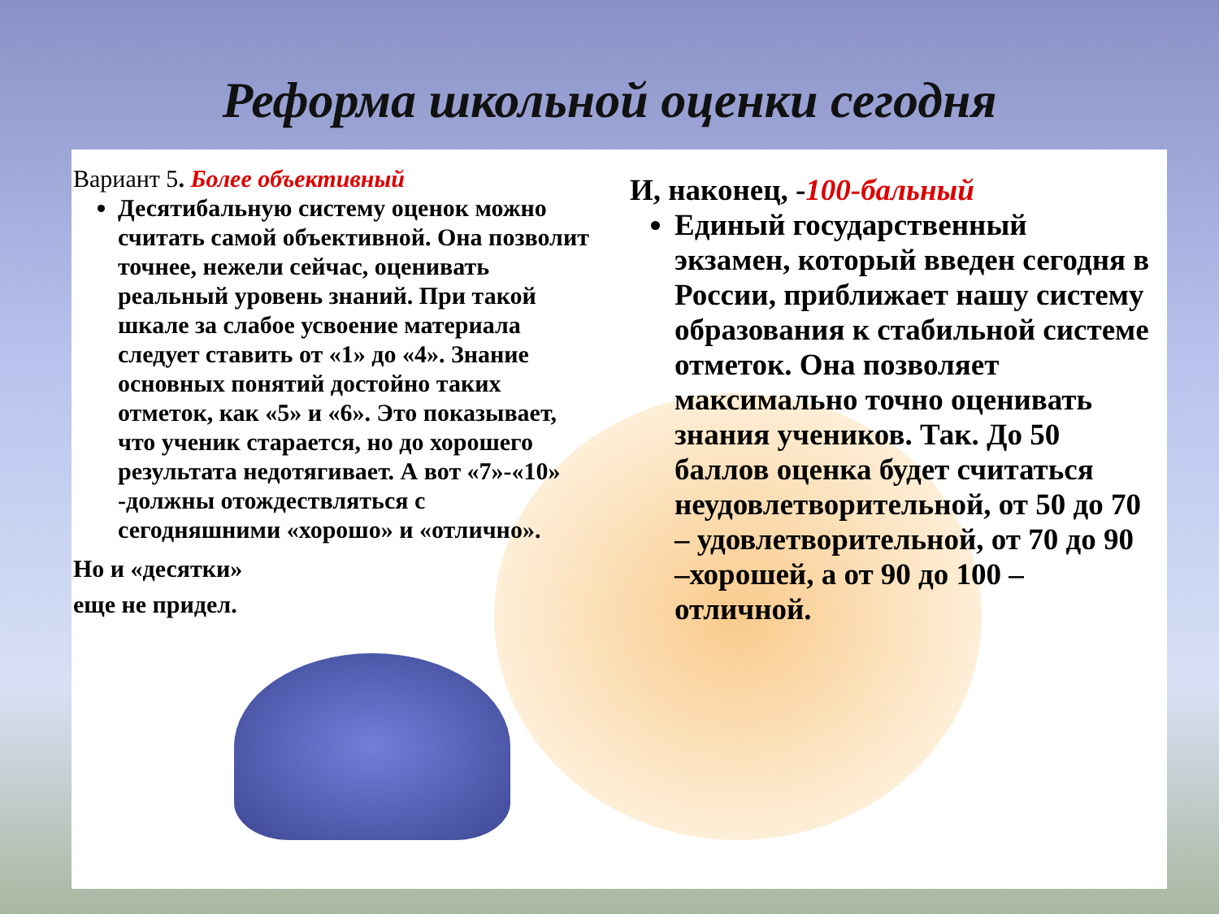Реформа школьной оценки сегодня
Вариант 5. Более объективный
Десятибальную систему оценок можно считать самой объективной. Она позволит точнее, нежели сейчас, оценивать реальный уровень знаний. При такой шкале за слабое усвоение материала следует ставить от «1» до «4». Знание основных понятий достойно таких отметок, как «5» и «6». Это показывает, что ученик старается, но до хорошего результата недотягивает. А вот «7»-«10» -должны отождествляться с сегодняшними «хорошо» и «отлично».
Но и «десятки»
еще не придел.
И, наконец, -100-бальный
Единый государственный экзамен, который введен сегодня в России, приближает нашу систему образования к стабильной системе отметок. Она позволяет максимально точно оценивать знания учеников. Так. До 50 баллов оценка будет считаться неудовлетворительной, от 50 до 70 – удовлетворительной, от 70 до 90 –хорошей, а от 90 до 100 – отличной.